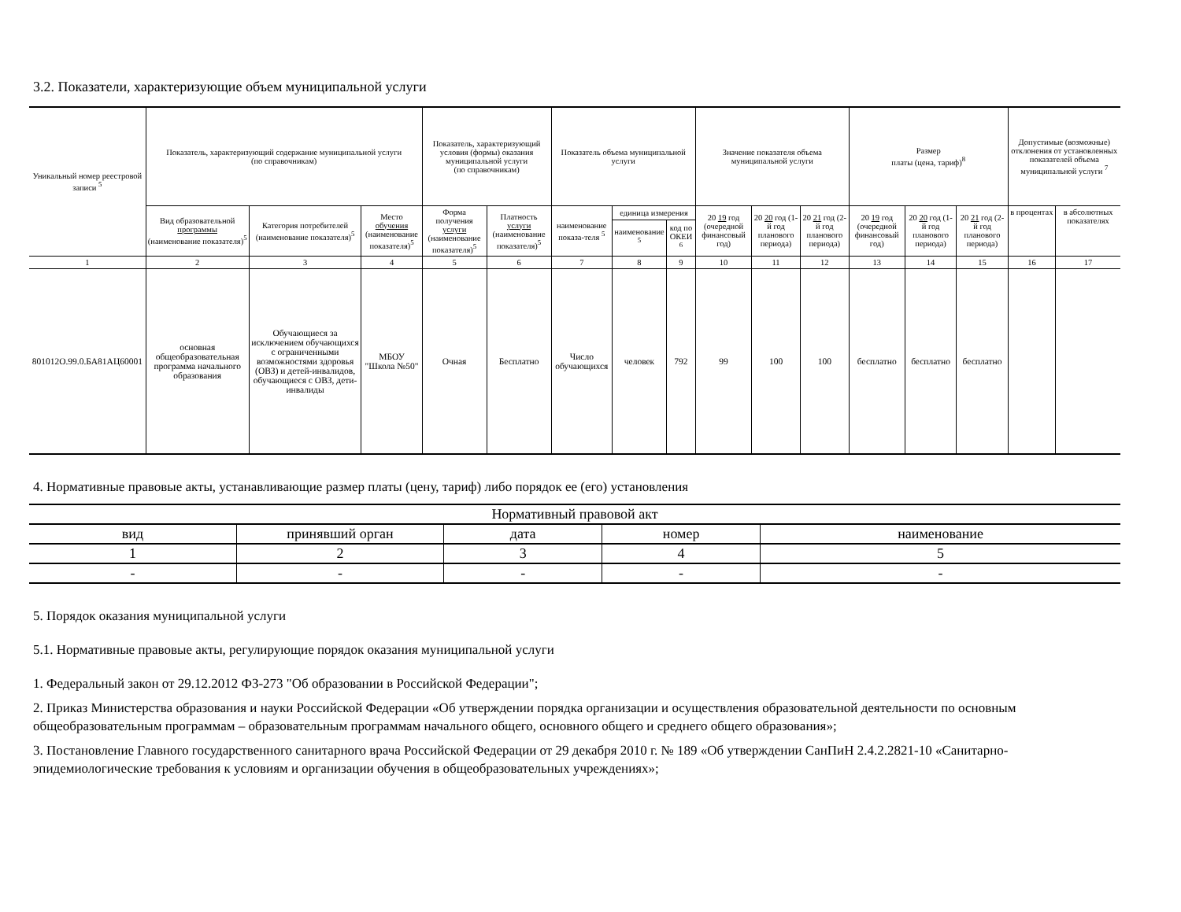3.2. Показатели, характеризующие объем муниципальной услуги
| Уникальный номер реестровой записи <sup>5</sup> | Показатель, характеризующий содержание муниципальной услуги (по справочникам) | | | Показатель, характеризующий условия (формы) оказания муниципальной услуги (по справочникам) | | Показатель объема муниципальной услуги | | | Значение показателя объема муниципальной услуги | | | Размер платы (цена, тариф)<sup>8</sup> | | | Допустимые (возможные) отклонения от установленных показателей объема муниципальной услуги <sup>7</sup> | |
| --- | --- | --- | --- | --- | --- | --- | --- | --- | --- | --- | --- | --- | --- | --- | --- | --- |
| | Вид образовательной программы (наименование показателя)<sup>5</sup> | Категория потребителей (наименование показателя)<sup>5</sup> | Место обучения (наименование показателя)<sup>5</sup> | Форма получения услуги (наименование показателя)<sup>5</sup> | Платность услуги (наименование показателя)<sup>5</sup> | наименование показа-теля <sup>5</sup> | единица измерения | | 20 19 год (очередной финансовый год) | 20 20 год (1-й год планового периода) | 20 21 год (2-й год планового периода) | 20 19 год (очередной финансовый год) | 20 20 год (1-й год планового периода) | 20 21 год (2-й год планового периода) | в процентах | в абсолютных показателях |
| | | | | | | | наименование <sup>5</sup> | код по ОКЕИ <sup>6</sup> | | | | | | | | |
| 1 | 2 | 3 | 4 | 5 | 6 | 7 | 8 | 9 | 10 | 11 | 12 | 13 | 14 | 15 | 16 | 17 |
| 801012О.99.0.БА81АЦ60001 | основная общеобразовательная программа начального образования | Обучающиеся за исключением обучающихся с ограниченными возможностями здоровья (ОВЗ) и детей-инвалидов, обучающиеся с ОВЗ, дети-инвалиды | МБОУ "Школа №50" | Очная | Бесплатно | Число обучающихся | человек | 792 | 99 | 100 | 100 | бесплатно | бесплатно | бесплатно | | |
4. Нормативные правовые акты, устанавливающие размер платы (цену, тариф) либо порядок ее (его) установления
| Нормативный правовой акт | | | | |
| вид | принявший орган | дата | номер | наименование |
| 1 | 2 | 3 | 4 | 5 |
| - | - | - | - | - |
5. Порядок оказания муниципальной услуги
5.1. Нормативные правовые акты, регулирующие порядок оказания муниципальной услуги
1. Федеральный закон от 29.12.2012 ФЗ-273 "Об образовании в Российской Федерации";
2. Приказ Министерства образования и науки Российской Федерации «Об утверждении порядка организации и осуществления образовательной деятельности по основным общеобразовательным программам – образовательным программам начального общего, основного общего и среднего общего образования»;
3. Постановление Главного государственного санитарного врача Российской Федерации от 29 декабря 2010 г. № 189 «Об утверждении СанПиН 2.4.2.2821-10 «Санитарно-эпидемиологические требования к условиям и организации обучения в общеобразовательных учреждениях»;